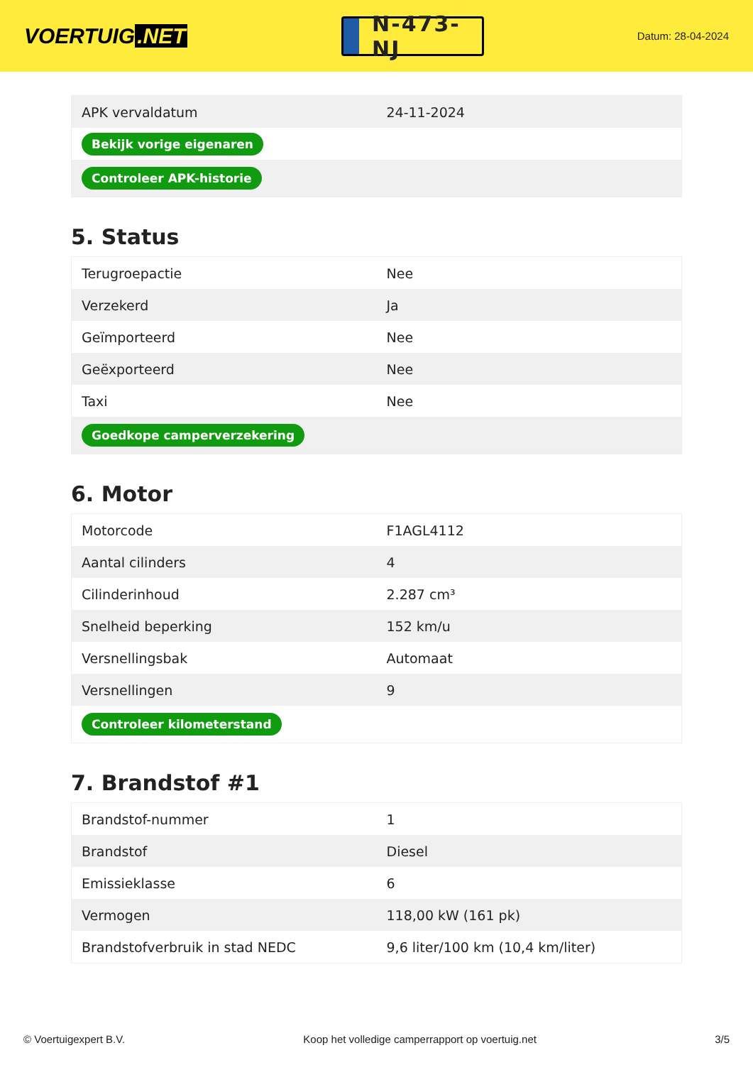VOERTUIG.NET
N-473-NJ
Datum: 28-04-2024
| APK vervaldatum | 24-11-2024 |
| Bekijk vorige eigenaren | |
| Controleer APK-historie | |
5. Status
| Terugroepactie | Nee |
| Verzekerd | Ja |
| Geïmporteerd | Nee |
| Geëxporteerd | Nee |
| Taxi | Nee |
| Goedkope camperverzekering | |
6. Motor
| Motorcode | F1AGL4112 |
| Aantal cilinders | 4 |
| Cilinderinhoud | 2.287 cm³ |
| Snelheid beperking | 152 km/u |
| Versnellingsbak | Automaat |
| Versnellingen | 9 |
| Controleer kilometerstand | |
7. Brandstof #1
| Brandstof-nummer | 1 |
| Brandstof | Diesel |
| Emissieklasse | 6 |
| Vermogen | 118,00 kW (161 pk) |
| Brandstofverbruik in stad NEDC | 9,6 liter/100 km (10,4 km/liter) |
© Voertuigexpert B.V. Koop het volledige camperrapport op voertuig.net 3/5